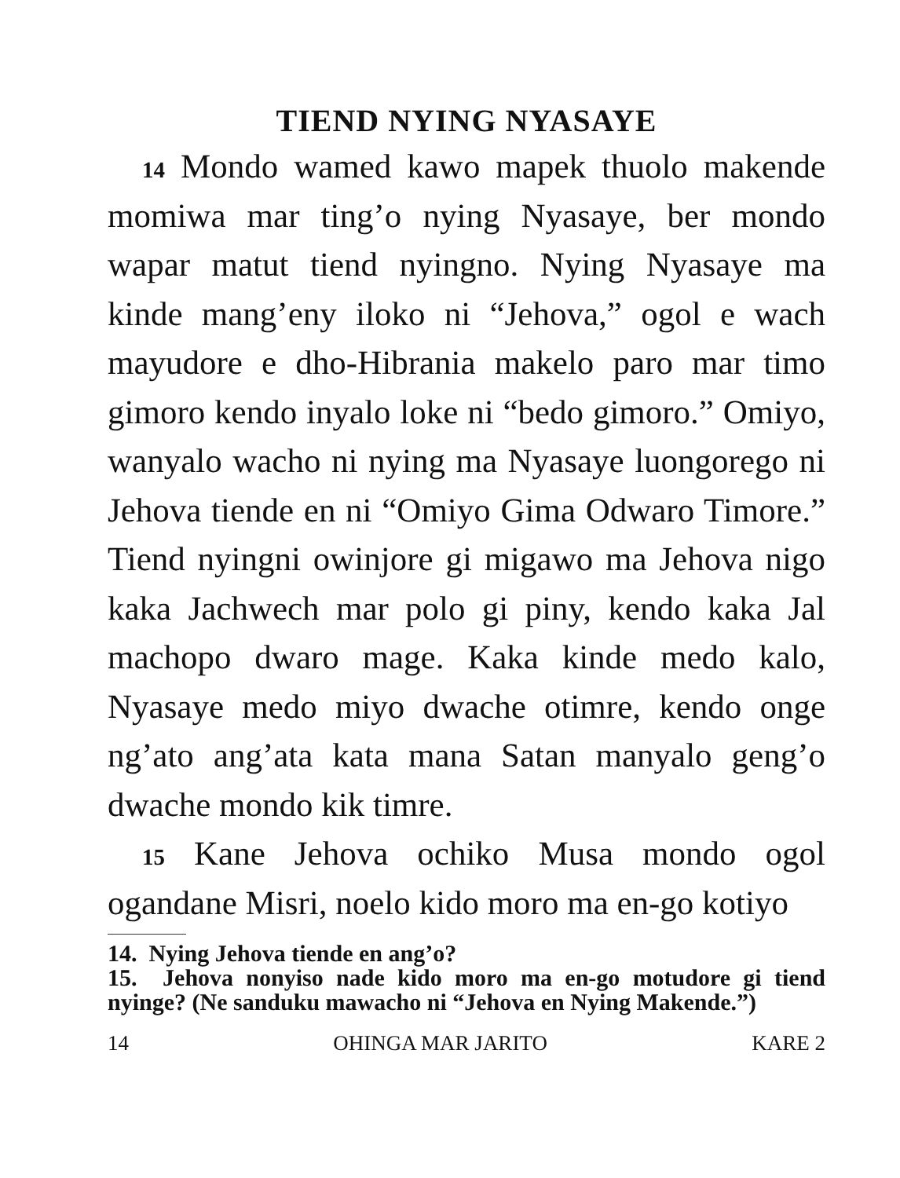TIEND NYING NYASAYE
14 Mondo wamed kawo mapek thuolo makende momiwa mar ting’o nying Nyasaye, ber mondo wapar matut tiend nyingno. Nying Nyasaye ma kinde mang’eny iloko ni “Jehova,” ogol e wach mayudore e dho-Hibrania makelo paro mar timo gimoro kendo inyalo loke ni “bedo gimoro.” Omiyo, wanyalo wacho ni nying ma Nyasaye luongorego ni Jehova tiende en ni “Omiyo Gima Odwaro Timore.” Tiend nyingni owinjore gi migawo ma Jehova nigo kaka Jachwech mar polo gi piny, kendo kaka Jal machopo dwaro mage. Kaka kinde medo kalo, Nyasaye medo miyo dwache otimre, kendo onge ng’ato ang’ata kata mana Satan manyalo geng’o dwache mondo kik timre.
15 Kane Jehova ochiko Musa mondo ogol ogandane Misri, noelo kido moro ma en-go kotiyo
14. Nying Jehova tiende en ang’o?
15. Jehova nonyiso nade kido moro ma en-go motudore gi tiend nyinge? (Ne sanduku mawacho ni “Jehova en Nying Makende.”)
14 OHINGA MAR JARITO KARE 2